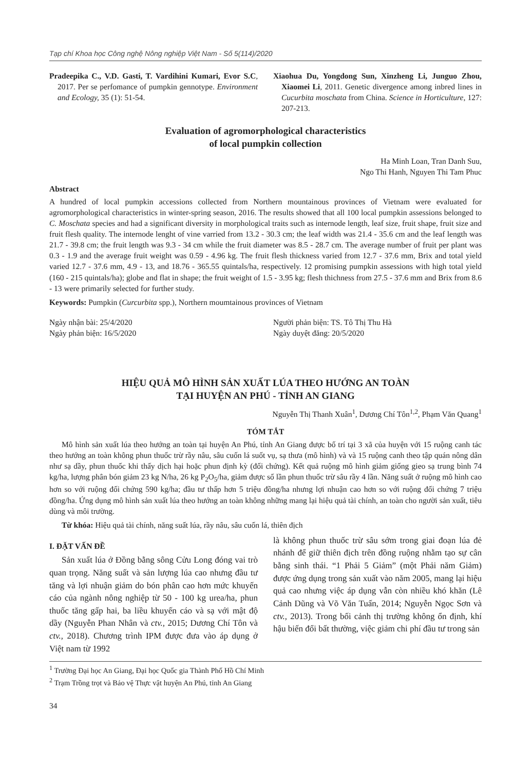Tạp chí Khoa học Công nghệ Nông nghiệp Việt Nam - Số 5(114)/2020
Pradeepika C., V.D. Gasti, T. Vardihini Kumari, Evor S.C, 2017. Per se perfomance of pumpkin gennotype. Environment and Ecology, 35 (1): 51-54.
Xiaohua Du, Yongdong Sun, Xinzheng Li, Junguo Zhou, Xiaomei Li, 2011. Genetic divergence among inbred lines in Cucurbita moschata from China. Science in Horticulture, 127: 207-213.
Evaluation of agromorphological characteristics
of local pumpkin collection
Ha Minh Loan, Tran Danh Suu,
Ngo Thi Hanh, Nguyen Thi Tam Phuc
Abstract
A hundred of local pumpkin accessions collected from Northern mountainous provinces of Vietnam were evaluated for agromorphological characteristics in winter-spring season, 2016. The results showed that all 100 local pumpkin assessions belonged to C. Moschata species and had a significant diversity in morphological traits such as internode length, leaf size, fruit shape, fruit size and fruit flesh quality. The internode lenght of vine varried from 13.2 - 30.3 cm; the leaf width was 21.4 - 35.6 cm and the leaf length was 21.7 - 39.8 cm; the fruit length was 9.3 - 34 cm while the fruit diameter was 8.5 - 28.7 cm. The average number of fruit per plant was 0.3 - 1.9 and the average fruit weight was 0.59 - 4.96 kg. The fruit flesh thickness varied from 12.7 - 37.6 mm, Brix and total yield varied 12.7 - 37.6 mm, 4.9 - 13, and 18.76 - 365.55 quintals/ha, respectively. 12 promising pumpkin assessions with high total yield (160 - 215 quintals/ha); globe and flat in shape; the fruit weight of 1.5 - 3.95 kg; flesh thichness from 27.5 - 37.6 mm and Brix from 8.6 - 13 were primarily selected for further study.
Keywords: Pumpkin (Curcurbita spp.), Northern moumtainous provinces of Vietnam
Ngày nhận bài: 25/4/2020
Ngày phản biện: 16/5/2020
Người phản biện: TS. Tô Thị Thu Hà
Ngày duyệt đăng: 20/5/2020
HIỆU QUẢ MÔ HÌNH SẢN XUẤT LÚA THEO HƯỚNG AN TOÀN
TẠI HUYỆN AN PHÚ - TỈNH AN GIANG
Nguyễn Thị Thanh Xuân<sup>1</sup>, Dương Chí Tôn<sup>1,2</sup>, Phạm Văn Quang<sup>1</sup>
TÓM TẮT
Mô hình sản xuất lúa theo hướng an toàn tại huyện An Phú, tỉnh An Giang được bố trí tại 3 xã của huyện với 15 ruộng canh tác theo hướng an toàn không phun thuốc trừ rầy nâu, sâu cuốn lá suốt vụ, sạ thưa (mô hình) và và 15 ruộng canh theo tập quán nông dân như sạ dầy, phun thuốc khi thấy dịch hại hoặc phun định kỳ (đối chứng). Kết quả ruộng mô hình giảm giống gieo sạ trung bình 74 kg/ha, lượng phân bón giảm 23 kg N/ha, 26 kg P<sub>2</sub>O<sub>5</sub>/ha, giảm được số lần phun thuốc trừ sâu rầy 4 lần. Năng suất ở ruộng mô hình cao hơn so với ruộng đối chứng 590 kg/ha; đầu tư thấp hơn 5 triệu đồng/ha nhưng lợi nhuận cao hơn so với ruộng đối chứng 7 triệu đồng/ha. Ứng dụng mô hình sản xuất lúa theo hướng an toàn không những mang lại hiệu quả tài chính, an toàn cho người sản xuất, tiêu dùng và môi trường.
Từ khóa: Hiệu quả tài chính, năng suất lúa, rầy nâu, sâu cuốn lá, thiên địch
I. ĐẶT VẤN ĐỀ
Sản xuất lúa ở Đồng bằng sông Cửu Long đóng vai trò quan trọng. Năng suất và sản lượng lúa cao nhưng đầu tư tăng và lợi nhuận giảm do bón phân cao hơn mức khuyến cáo của ngành nông nghiệp từ 50 - 100 kg urea/ha, phun thuốc tăng gấp hai, ba liều khuyến cáo và sạ với mật độ dầy (Nguyễn Phan Nhân và ctv., 2015; Dương Chí Tôn và ctv., 2018). Chương trình IPM được đưa vào áp dụng ở Việt nam từ 1992
là không phun thuốc trừ sâu sớm trong giai đoạn lúa đẻ nhánh để giữ thiên địch trên đồng ruộng nhằm tạo sự cân bằng sinh thái. “1 Phải 5 Giảm” (một Phải năm Giảm) được ứng dụng trong sản xuất vào năm 2005, mang lại hiệu quả cao nhưng việc áp dụng vẫn còn nhiều khó khăn (Lê Cảnh Dũng và Võ Văn Tuấn, 2014; Nguyễn Ngọc Sơn và ctv., 2013). Trong bối cảnh thị trường không ổn định, khí hậu biến đổi bất thường, việc giảm chi phí đầu tư trong sản
<sup>1</sup> Trường Đại học An Giang, Đại học Quốc gia Thành Phố Hồ Chí Minh
<sup>2</sup> Trạm Trồng trọt và Bảo vệ Thực vật huyện An Phú, tỉnh An Giang
34